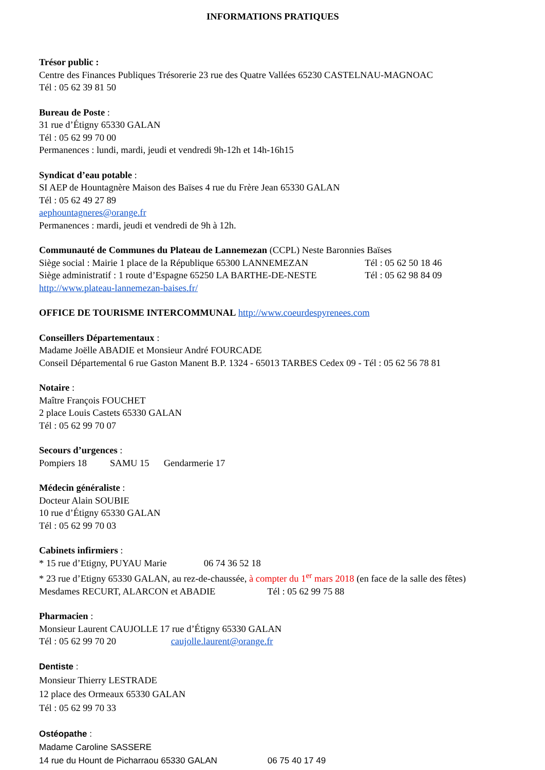INFORMATIONS PRATIQUES
Trésor public :
Centre des Finances Publiques Trésorerie 23 rue des Quatre Vallées 65230 CASTELNAU-MAGNOAC
Tél : 05 62 39 81 50
Bureau de Poste :
31 rue d’Étigny 65330 GALAN
Tél : 05 62 99 70 00
Permanences : lundi, mardi, jeudi et vendredi 9h-12h et 14h-16h15
Syndicat d’eau potable :
SI AEP de Hountagnère Maison des Baïses 4 rue du Frère Jean 65330 GALAN
Tél : 05 62 49 27 89
aephountagneres@orange.fr
Permanences : mardi, jeudi et vendredi de 9h à 12h.
Communauté de Communes du Plateau de Lannemezan (CCPL) Neste Baronnies Baïses
Siège social : Mairie 1 place de la République 65300 LANNEMEZAN Tél : 05 62 50 18 46
Siège administratif : 1 route d’Espagne 65250 LA BARTHE-DE-NESTE Tél : 05 62 98 84 09
http://www.plateau-lannemezan-baises.fr/
OFFICE DE TOURISME INTERCOMMUNAL http://www.coeurdespyrenees.com
Conseillers Départementaux :
Madame Joëlle ABADIE et Monsieur André FOURCADE
Conseil Départemental 6 rue Gaston Manent B.P. 1324 - 65013 TARBES Cedex 09 - Tél : 05 62 56 78 81
Notaire :
Maître François FOUCHET
2 place Louis Castets 65330 GALAN
Tél : 05 62 99 70 07
Secours d’urgences :
Pompiers 18 SAMU 15 Gendarmerie 17
Médecin généraliste :
Docteur Alain SOUBIE
10 rue d’Étigny 65330 GALAN
Tél : 05 62 99 70 03
Cabinets infirmiers :
* 15 rue d’Etigny, PUYAU Marie 06 74 36 52 18
* 23 rue d’Etigny 65330 GALAN, au rez-de-chaussée, à compter du 1<sup>er</sup> mars 2018 (en face de la salle des fêtes)
Mesdames RECURT, ALARCON et ABADIE Tél : 05 62 99 75 88
Pharmacien :
Monsieur Laurent CAUJOLLE 17 rue d’Étigny 65330 GALAN
Tél : 05 62 99 70 20 caujolle.laurent@orange.fr
Dentiste :
Monsieur Thierry LESTRADE
12 place des Ormeaux 65330 GALAN
Tél : 05 62 99 70 33
Ostéopathe :
Madame Caroline SASSERE
14 rue du Hount de Picharraou 65330 GALAN 06 75 40 17 49